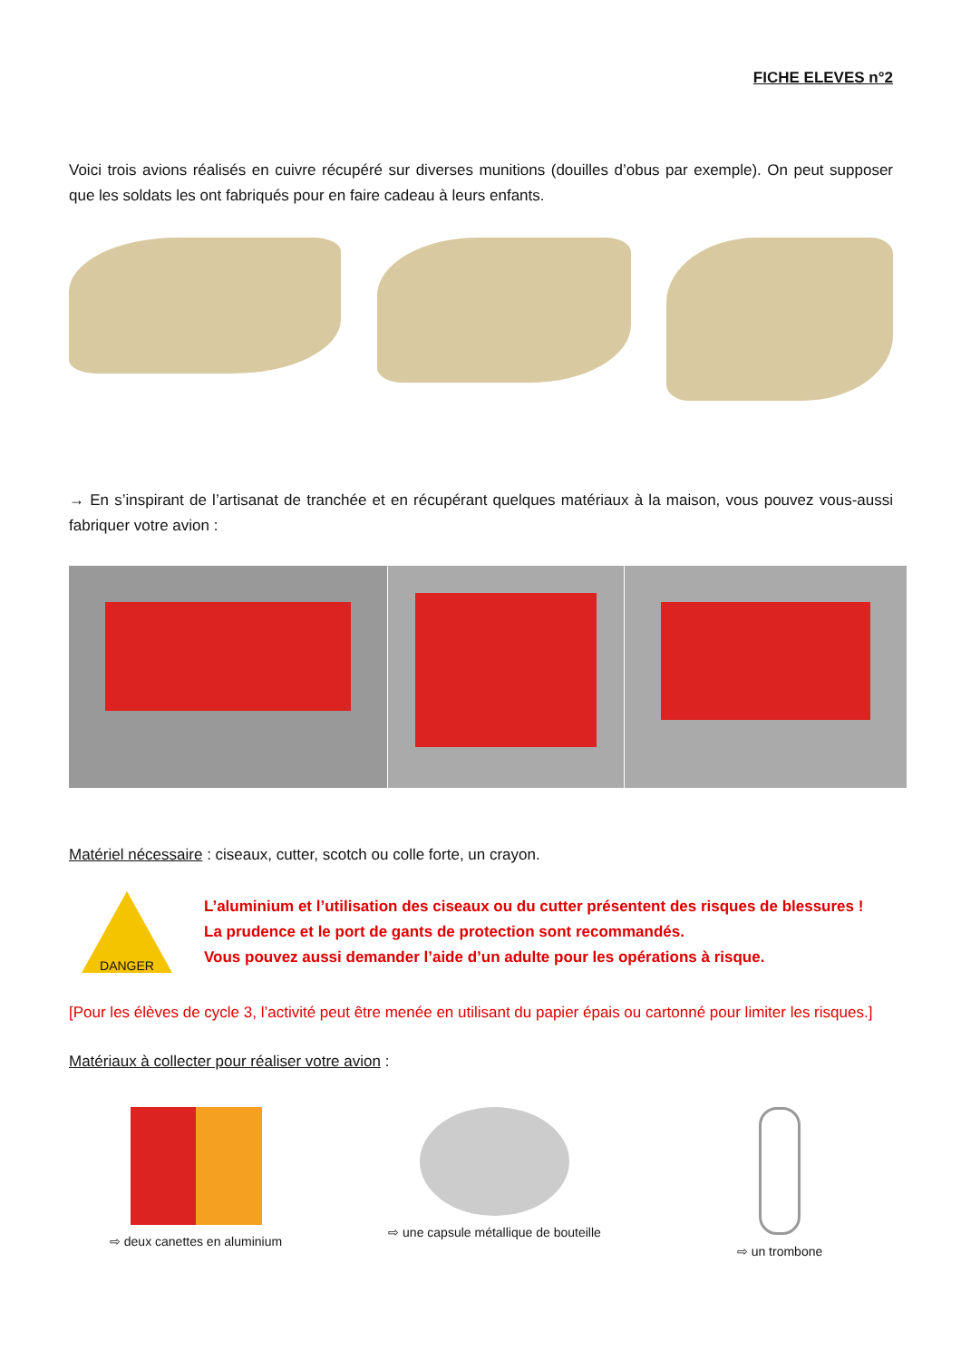FICHE ELEVES n°2
Voici trois avions réalisés en cuivre récupéré sur diverses munitions (douilles d’obus par exemple). On peut supposer que les soldats les ont fabriqués pour en faire cadeau à leurs enfants.
→ En s’inspirant de l’artisanat de tranchée et en récupérant quelques matériaux à la maison, vous pouvez vous-aussi fabriquer votre avion :
Matériel nécessaire : ciseaux, cutter, scotch ou colle forte, un crayon.
DANGER
L’aluminium et l’utilisation des ciseaux ou du cutter présentent des risques de blessures !
La prudence et le port de gants de protection sont recommandés.
Vous pouvez aussi demander l’aide d’un adulte pour les opérations à risque.
[Pour les élèves de cycle 3, l’activité peut être menée en utilisant du papier épais ou cartonné pour limiter les risques.]
Matériaux à collecter pour réaliser votre avion :
⇨ deux canettes en aluminium ⇨ une capsule métallique de bouteille
⇨ un trombone